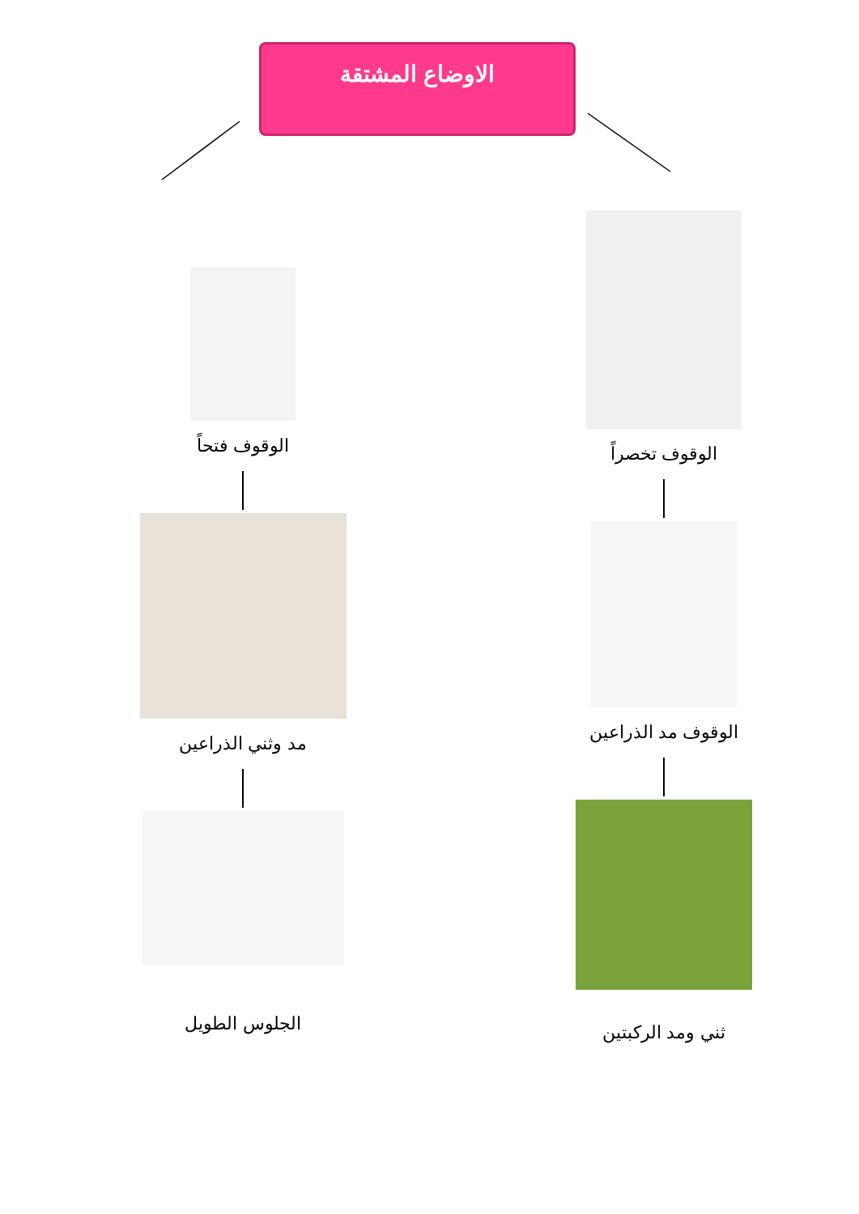الاوضاع المشتقة
الوقوف تخصراً
الوقوف مد الذراعين
ثني ومد الركبتين
الوقوف فتحاً
مد وثني الذراعين
الجلوس الطويل